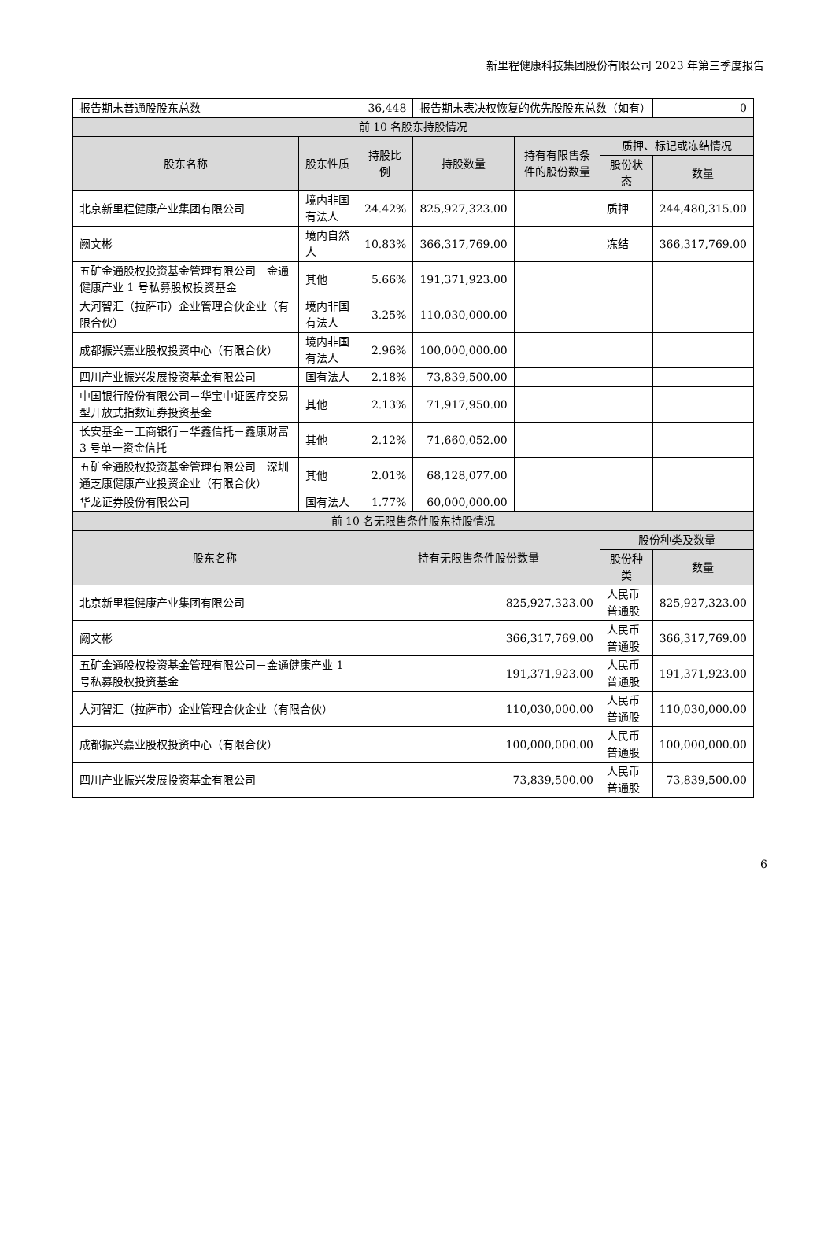新里程健康科技集团股份有限公司 2023 年第三季度报告
| 报告期末普通股股东总数 | | 36,448 | 报告期末表决权恢复的优先股股东总数（如有） | | | 0 |
| 前 10 名股东持股情况 | | | | | | |
| 股东名称 | 股东性质 | 持股比例 | 持股数量 | 持有有限售条件的股份数量 | 质押、标记或冻结情况 | |
| | | | | | 股份状态 | 数量 |
| 北京新里程健康产业集团有限公司 | 境内非国有法人 | 24.42% | 825,927,323.00 | | 质押 | 244,480,315.00 |
| 阙文彬 | 境内自然人 | 10.83% | 366,317,769.00 | | 冻结 | 366,317,769.00 |
| 五矿金通股权投资基金管理有限公司－金通健康产业 1 号私募股权投资基金 | 其他 | 5.66% | 191,371,923.00 | | | |
| 大河智汇（拉萨市）企业管理合伙企业（有限合伙） | 境内非国有法人 | 3.25% | 110,030,000.00 | | | |
| 成都振兴嘉业股权投资中心（有限合伙） | 境内非国有法人 | 2.96% | 100,000,000.00 | | | |
| 四川产业振兴发展投资基金有限公司 | 国有法人 | 2.18% | 73,839,500.00 | | | |
| 中国银行股份有限公司－华宝中证医疗交易型开放式指数证券投资基金 | 其他 | 2.13% | 71,917,950.00 | | | |
| 长安基金－工商银行－华鑫信托－鑫康财富 3 号单一资金信托 | 其他 | 2.12% | 71,660,052.00 | | | |
| 五矿金通股权投资基金管理有限公司－深圳通芝康健康产业投资企业（有限合伙） | 其他 | 2.01% | 68,128,077.00 | | | |
| 华龙证券股份有限公司 | 国有法人 | 1.77% | 60,000,000.00 | | | |
| 前 10 名无限售条件股东持股情况 | | | | | | |
| 股东名称 | | 持有无限售条件股份数量 | | | 股份种类及数量 | |
| | | | | | 股份种类 | 数量 |
| 北京新里程健康产业集团有限公司 | | 825,927,323.00 | | | 人民币普通股 | 825,927,323.00 |
| 阙文彬 | | 366,317,769.00 | | | 人民币普通股 | 366,317,769.00 |
| 五矿金通股权投资基金管理有限公司－金通健康产业 1 号私募股权投资基金 | | 191,371,923.00 | | | 人民币普通股 | 191,371,923.00 |
| 大河智汇（拉萨市）企业管理合伙企业（有限合伙） | | 110,030,000.00 | | | 人民币普通股 | 110,030,000.00 |
| 成都振兴嘉业股权投资中心（有限合伙） | | 100,000,000.00 | | | 人民币普通股 | 100,000,000.00 |
| 四川产业振兴发展投资基金有限公司 | | 73,839,500.00 | | | 人民币普通股 | 73,839,500.00 |
6